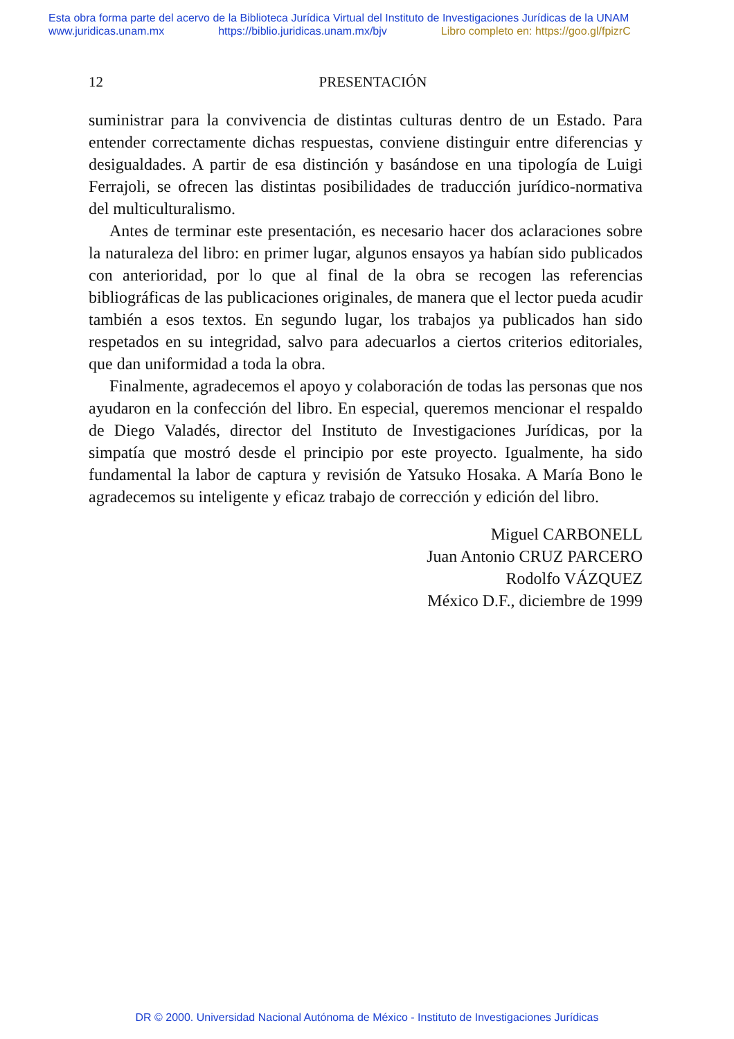Esta obra forma parte del acervo de la Biblioteca Jurídica Virtual del Instituto de Investigaciones Jurídicas de la UNAM
www.juridicas.unam.mx https://biblio.juridicas.unam.mx/bjv Libro completo en: https://goo.gl/fpizrC
12 PRESENTACIÓN
suministrar para la convivencia de distintas culturas dentro de un Estado. Para entender correctamente dichas respuestas, conviene distinguir entre diferencias y desigualdades. A partir de esa distinción y basándose en una tipología de Luigi Ferrajoli, se ofrecen las distintas posibilidades de traducción jurídico-normativa del multiculturalismo.
Antes de terminar este presentación, es necesario hacer dos aclaraciones sobre la naturaleza del libro: en primer lugar, algunos ensayos ya habían sido publicados con anterioridad, por lo que al final de la obra se recogen las referencias bibliográficas de las publicaciones originales, de manera que el lector pueda acudir también a esos textos. En segundo lugar, los trabajos ya publicados han sido respetados en su integridad, salvo para adecuarlos a ciertos criterios editoriales, que dan uniformidad a toda la obra.
Finalmente, agradecemos el apoyo y colaboración de todas las personas que nos ayudaron en la confección del libro. En especial, queremos mencionar el respaldo de Diego Valadés, director del Instituto de Investigaciones Jurídicas, por la simpatía que mostró desde el principio por este proyecto. Igualmente, ha sido fundamental la labor de captura y revisión de Yatsuko Hosaka. A María Bono le agradecemos su inteligente y eficaz trabajo de corrección y edición del libro.
Miguel CARBONELL
Juan Antonio CRUZ PARCERO
Rodolfo VÁZQUEZ
México D.F., diciembre de 1999
DR © 2000. Universidad Nacional Autónoma de México - Instituto de Investigaciones Jurídicas